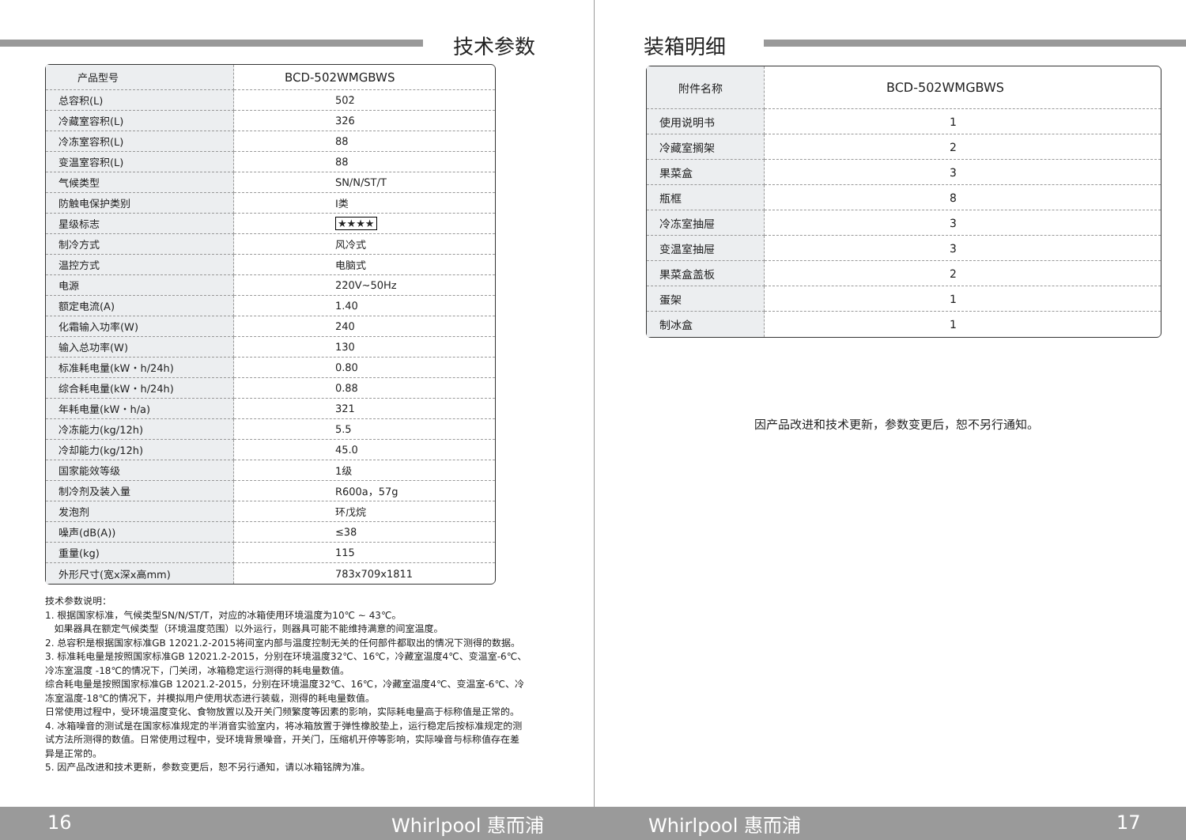技术参数
| 产品型号 | BCD-502WMGBWS |
| --- | --- |
| 总容积(L) | 502 |
| 冷藏室容积(L) | 326 |
| 冷冻室容积(L) | 88 |
| 变温室容积(L) | 88 |
| 气候类型 | SN/N/ST/T |
| 防触电保护类别 | I类 |
| 星级标志 | ★★★★ |
| 制冷方式 | 风冷式 |
| 温控方式 | 电脑式 |
| 电源 | 220V~50Hz |
| 额定电流(A) | 1.40 |
| 化霜输入功率(W) | 240 |
| 输入总功率(W) | 130 |
| 标准耗电量(kW・h/24h) | 0.80 |
| 综合耗电量(kW・h/24h) | 0.88 |
| 年耗电量(kW・h/a) | 321 |
| 冷冻能力(kg/12h) | 5.5 |
| 冷却能力(kg/12h) | 45.0 |
| 国家能效等级 | 1级 |
| 制冷剂及装入量 | R600a，57g |
| 发泡剂 | 环戊烷 |
| 噪声(dB(A)) | ≤38 |
| 重量(kg) | 115 |
| 外形尺寸(宽x深x高mm) | 783x709x1811 |
技术参数说明：
1. 根据国家标准，气候类型SN/N/ST/T，对应的冰箱使用环境温度为10℃ ~ 43℃。
如果器具在额定气候类型（环境温度范围）以外运行，则器具可能不能维持满意的间室温度。
2. 总容积是根据国家标准GB 12021.2-2015将间室内部与温度控制无关的任何部件都取出的情况下测得的数据。
3. 标准耗电量是按照国家标准GB 12021.2-2015，分别在环境温度32℃、16℃，冷藏室温度4℃、变温室-6℃、冷冻室温度 -18℃的情况下，门关闭，冰箱稳定运行测得的耗电量数值。
综合耗电量是按照国家标准GB 12021.2-2015，分别在环境温度32℃、16℃，冷藏室温度4℃、变温室-6℃、冷冻室温度-18℃的情况下，并模拟用户使用状态进行装载，测得的耗电量数值。
日常使用过程中，受环境温度变化、食物放置以及开关门频繁度等因素的影响，实际耗电量高于标称值是正常的。
4. 冰箱噪音的测试是在国家标准规定的半消音实验室内，将冰箱放置于弹性橡胶垫上，运行稳定后按标准规定的测试方法所测得的数值。日常使用过程中，受环境背景噪音，开关门，压缩机开停等影响，实际噪音与标称值存在差异是正常的。
5. 因产品改进和技术更新，参数变更后，恕不另行通知，请以冰箱铭牌为准。
装箱明细
| 附件名称 | BCD-502WMGBWS |
| --- | --- |
| 使用说明书 | 1 |
| 冷藏室搁架 | 2 |
| 果菜盒 | 3 |
| 瓶框 | 8 |
| 冷冻室抽屉 | 3 |
| 变温室抽屉 | 3 |
| 果菜盒盖板 | 2 |
| 蛋架 | 1 |
| 制冰盒 | 1 |
因产品改进和技术更新，参数变更后，恕不另行通知。
16 Whirlpool 惠而浦 Whirlpool 惠而浦 17